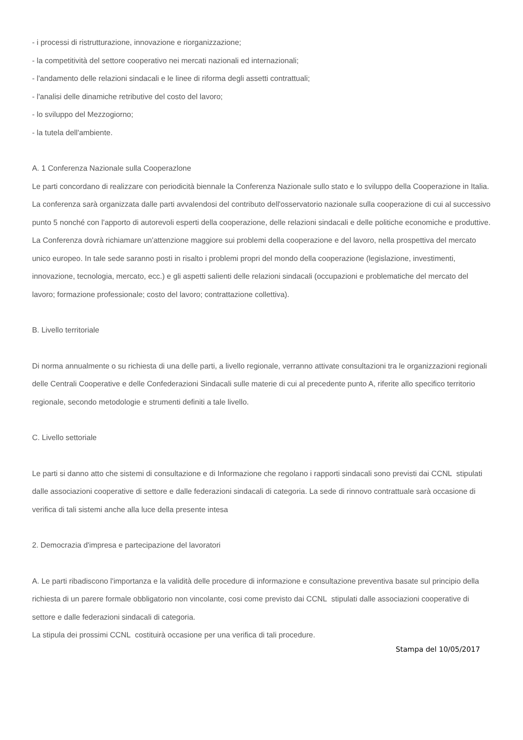- i processi di ristrutturazione, innovazione e riorganizzazione;
- la competitività del settore cooperativo nei mercati nazionali ed internazionali;
- l'andamento delle relazioni sindacali e le linee di riforma degli assetti contrattuali;
- l'analisi delle dinamiche retributive del costo del lavoro;
- lo sviluppo del Mezzogiorno;
- la tutela dell'ambiente.
A. 1 Conferenza Nazionale sulla Cooperazlone
Le parti concordano di realizzare con periodicità biennale la Conferenza Nazionale sullo stato e lo sviluppo della Cooperazione in Italia.
La conferenza sarà organizzata dalle parti avvalendosi del contributo dell'osservatorio nazionale sulla cooperazione di cui al successivo punto 5 nonché con l'apporto di autorevoli esperti della cooperazione, delle relazioni sindacali e delle politiche economiche e produttive.
La Conferenza dovrà richiamare un'attenzione maggiore sui problemi della cooperazione e del lavoro, nella prospettiva del mercato unico europeo. In tale sede saranno posti in risalto i problemi propri del mondo della cooperazione (legislazione, investimenti, innovazione, tecnologia, mercato, ecc.) e gli aspetti salienti delle relazioni sindacali (occupazioni e problematiche del mercato del lavoro; formazione professionale; costo del lavoro; contrattazione collettiva).
B. Livello territoriale
Di norma annualmente o su richiesta di una delle parti, a livello regionale, verranno attivate consultazioni tra le organizzazioni regionali delle Centrali Cooperative e delle Confederazioni Sindacali sulle materie di cui al precedente punto A, riferite allo specifico territorio regionale, secondo metodologie e strumenti definiti a tale livello.
C. Livello settoriale
Le parti si danno atto che sistemi di consultazione e di Informazione che regolano i rapporti sindacali sono previsti dai CCNL stipulati dalle associazioni cooperative di settore e dalle federazioni sindacali di categoria. La sede di rinnovo contrattuale sarà occasione di verifica di tali sistemi anche alla luce della presente intesa
2. Democrazia d'impresa e partecipazione del lavoratori
A. Le parti ribadiscono l'importanza e la validità delle procedure di informazione e consultazione preventiva basate sul principio della richiesta di un parere formale obbligatorio non vincolante, cosi come previsto dai CCNL stipulati dalle associazioni cooperative di settore e dalle federazioni sindacali di categoria.
La stipula dei prossimi CCNL costituirà occasione per una verifica di tali procedure.
Stampa del 10/05/2017